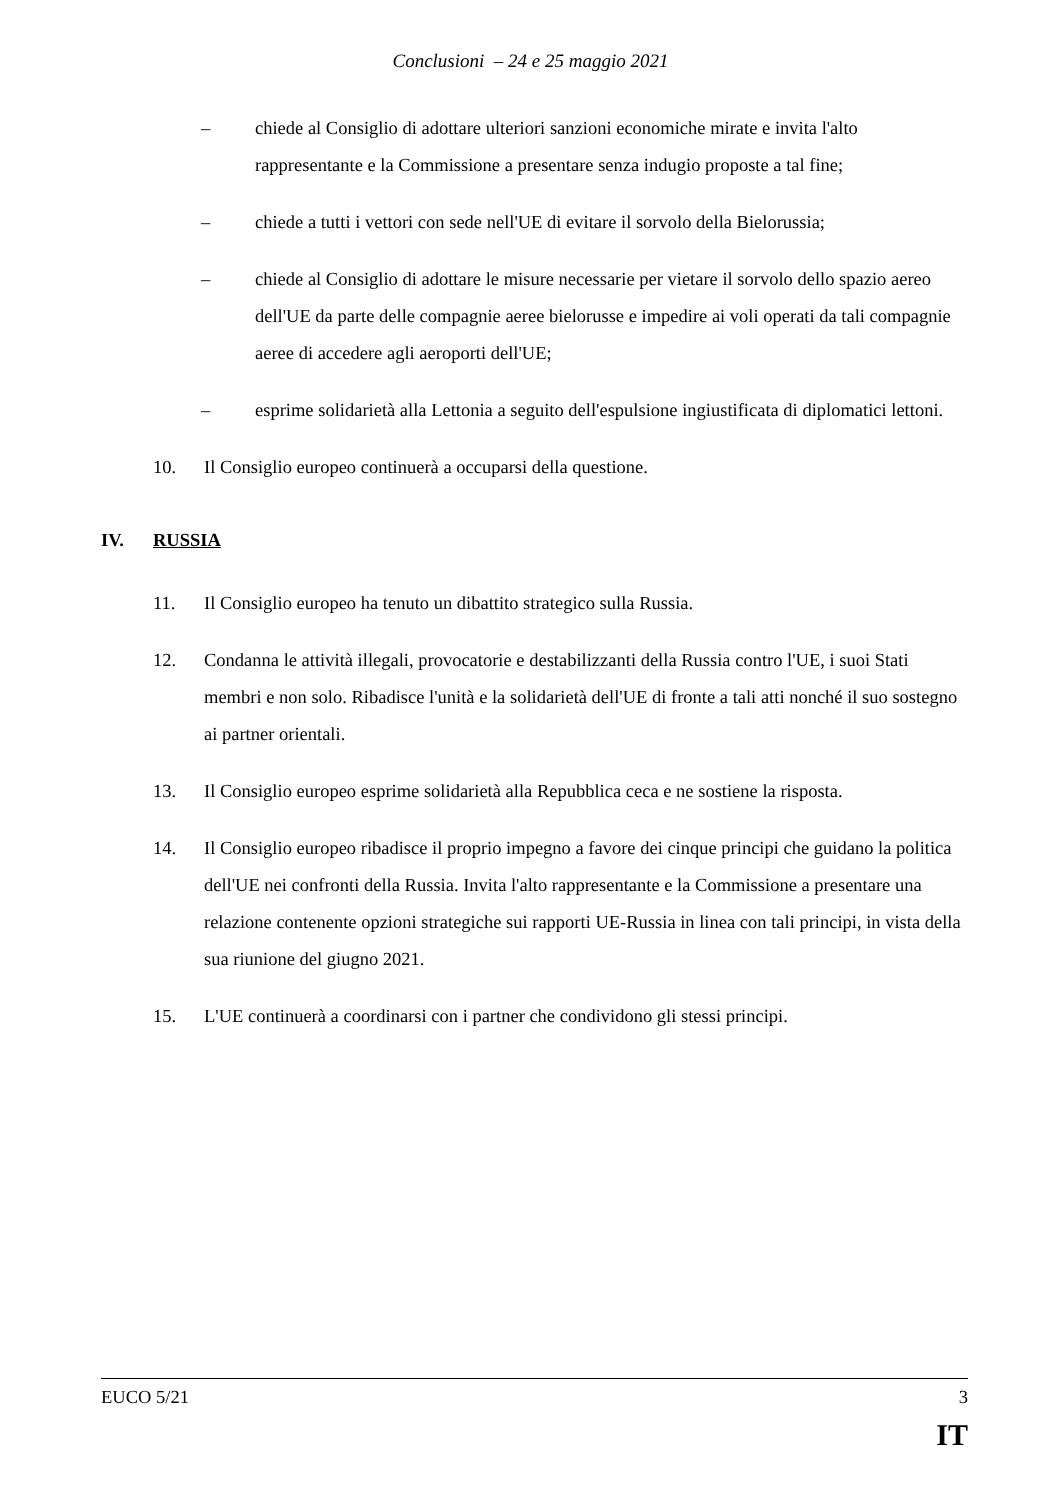Conclusioni – 24 e 25 maggio 2021
– chiede al Consiglio di adottare ulteriori sanzioni economiche mirate e invita l'alto rappresentante e la Commissione a presentare senza indugio proposte a tal fine;
– chiede a tutti i vettori con sede nell'UE di evitare il sorvolo della Bielorussia;
– chiede al Consiglio di adottare le misure necessarie per vietare il sorvolo dello spazio aereo dell'UE da parte delle compagnie aeree bielorusse e impedire ai voli operati da tali compagnie aeree di accedere agli aeroporti dell'UE;
– esprime solidarietà alla Lettonia a seguito dell'espulsione ingiustificata di diplomatici lettoni.
10. Il Consiglio europeo continuerà a occuparsi della questione.
IV. RUSSIA
11. Il Consiglio europeo ha tenuto un dibattito strategico sulla Russia.
12. Condanna le attività illegali, provocatorie e destabilizzanti della Russia contro l'UE, i suoi Stati membri e non solo. Ribadisce l'unità e la solidarietà dell'UE di fronte a tali atti nonché il suo sostegno ai partner orientali.
13. Il Consiglio europeo esprime solidarietà alla Repubblica ceca e ne sostiene la risposta.
14. Il Consiglio europeo ribadisce il proprio impegno a favore dei cinque principi che guidano la politica dell'UE nei confronti della Russia. Invita l'alto rappresentante e la Commissione a presentare una relazione contenente opzioni strategiche sui rapporti UE-Russia in linea con tali principi, in vista della sua riunione del giugno 2021.
15. L'UE continuerà a coordinarsi con i partner che condividono gli stessi principi.
EUCO 5/21 3
IT